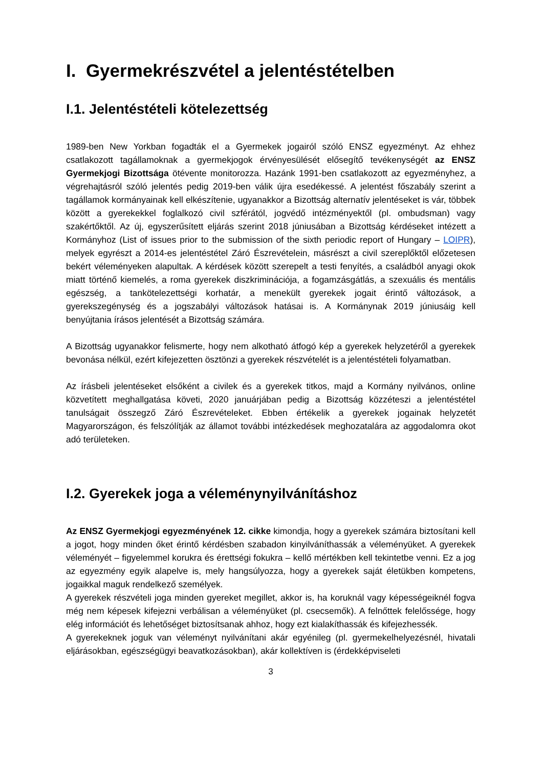I. Gyermekrészvétel a jelentéstételben
I.1. Jelentéstételi kötelezettség
1989-ben New Yorkban fogadták el a Gyermekek jogairól szóló ENSZ egyezményt. Az ehhez csatlakozott tagállamoknak a gyermekjogok érvényesülését elősegítő tevékenységét az ENSZ Gyermekjogi Bizottsága ötévente monitorozza. Hazánk 1991-ben csatlakozott az egyezményhez, a végrehajtásról szóló jelentés pedig 2019-ben válik újra esedékessé. A jelentést főszabály szerint a tagállamok kormányainak kell elkészítenie, ugyanakkor a Bizottság alternatív jelentéseket is vár, többek között a gyerekekkel foglalkozó civil szférától, jogvédő intézményektől (pl. ombudsman) vagy szakértőktől. Az új, egyszerűsített eljárás szerint 2018 júniusában a Bizottság kérdéseket intézett a Kormányhoz (List of issues prior to the submission of the sixth periodic report of Hungary – LOIPR), melyek egyrészt a 2014-es jelentéstétel Záró Észrevételein, másrészt a civil szereplőktől előzetesen bekért véleményeken alapultak. A kérdések között szerepelt a testi fenyítés, a családból anyagi okok miatt történő kiemelés, a roma gyerekek diszkriminációja, a fogamzásgátlás, a szexuális és mentális egészség, a tankötelezettségi korhatár, a menekült gyerekek jogait érintő változások, a gyerekszegénység és a jogszabályi változások hatásai is. A Kormánynak 2019 júniusáig kell benyújtania írásos jelentését a Bizottság számára.
A Bizottság ugyanakkor felismerte, hogy nem alkotható átfogó kép a gyerekek helyzetéről a gyerekek bevonása nélkül, ezért kifejezetten ösztönzi a gyerekek részvételét is a jelentéstételi folyamatban.
Az írásbeli jelentéseket elsőként a civilek és a gyerekek titkos, majd a Kormány nyilvános, online közvetített meghallgatása követi, 2020 januárjában pedig a Bizottság közzéteszi a jelentéstétel tanulságait összegző Záró Észrevételeket. Ebben értékelik a gyerekek jogainak helyzetét Magyarországon, és felszólítják az államot további intézkedések meghozatalára az aggodalomra okot adó területeken.
I.2. Gyerekek joga a véleménynyilvánításhoz
Az ENSZ Gyermekjogi egyezményének 12. cikke kimondja, hogy a gyerekek számára biztosítani kell a jogot, hogy minden őket érintő kérdésben szabadon kinyilváníthassák a véleményüket. A gyerekek véleményét – figyelemmel korukra és érettségi fokukra – kellő mértékben kell tekintetbe venni. Ez a jog az egyezmény egyik alapelve is, mely hangsúlyozza, hogy a gyerekek saját életükben kompetens, jogaikkal maguk rendelkező személyek.
A gyerekek részvételi joga minden gyereket megillet, akkor is, ha koruknál vagy képességeiknél fogva még nem képesek kifejezni verbálisan a véleményüket (pl. csecsemők). A felnőttek felelőssége, hogy elég információt és lehetőséget biztosítsanak ahhoz, hogy ezt kialakíthassák és kifejezhessék.
A gyerekeknek joguk van véleményt nyilvánítani akár egyénileg (pl. gyermekelhelyezésnél, hivatali eljárásokban, egészségügyi beavatkozásokban), akár kollektíven is (érdekképviseleti
3